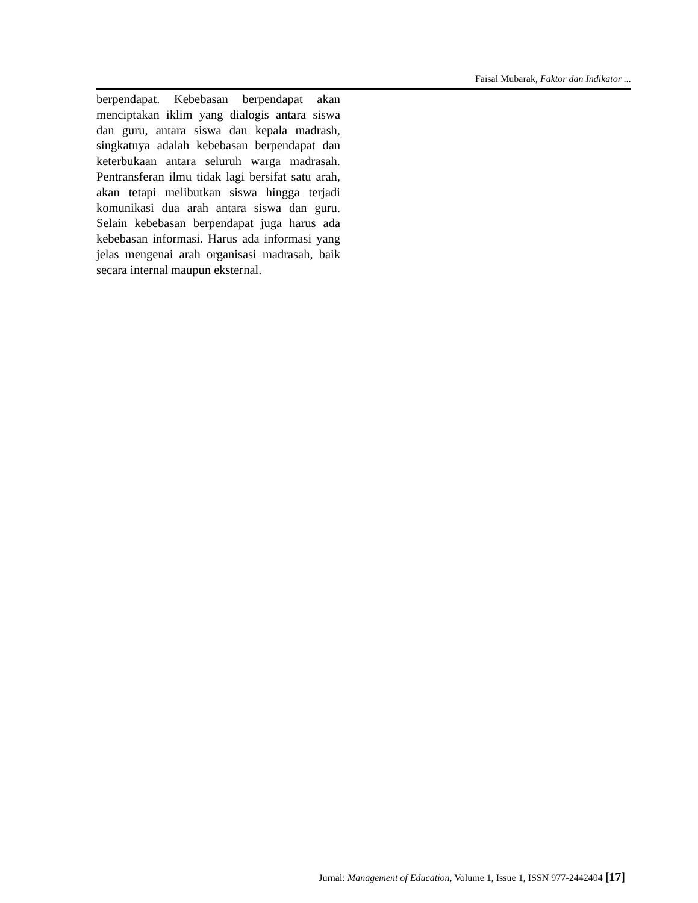Faisal Mubarak, Faktor dan Indikator ...
berpendapat. Kebebasan berpendapat akan menciptakan iklim yang dialogis antara siswa dan guru, antara siswa dan kepala madrash, singkatnya adalah kebebasan berpendapat dan keterbukaan antara seluruh warga madrasah. Pentransferan ilmu tidak lagi bersifat satu arah, akan tetapi melibutkan siswa hingga terjadi komunikasi dua arah antara siswa dan guru. Selain kebebasan berpendapat juga harus ada kebebasan informasi. Harus ada informasi yang jelas mengenai arah organisasi madrasah, baik secara internal maupun eksternal.
Jurnal: Management of Education, Volume 1, Issue 1, ISSN 977-2442404 [17]